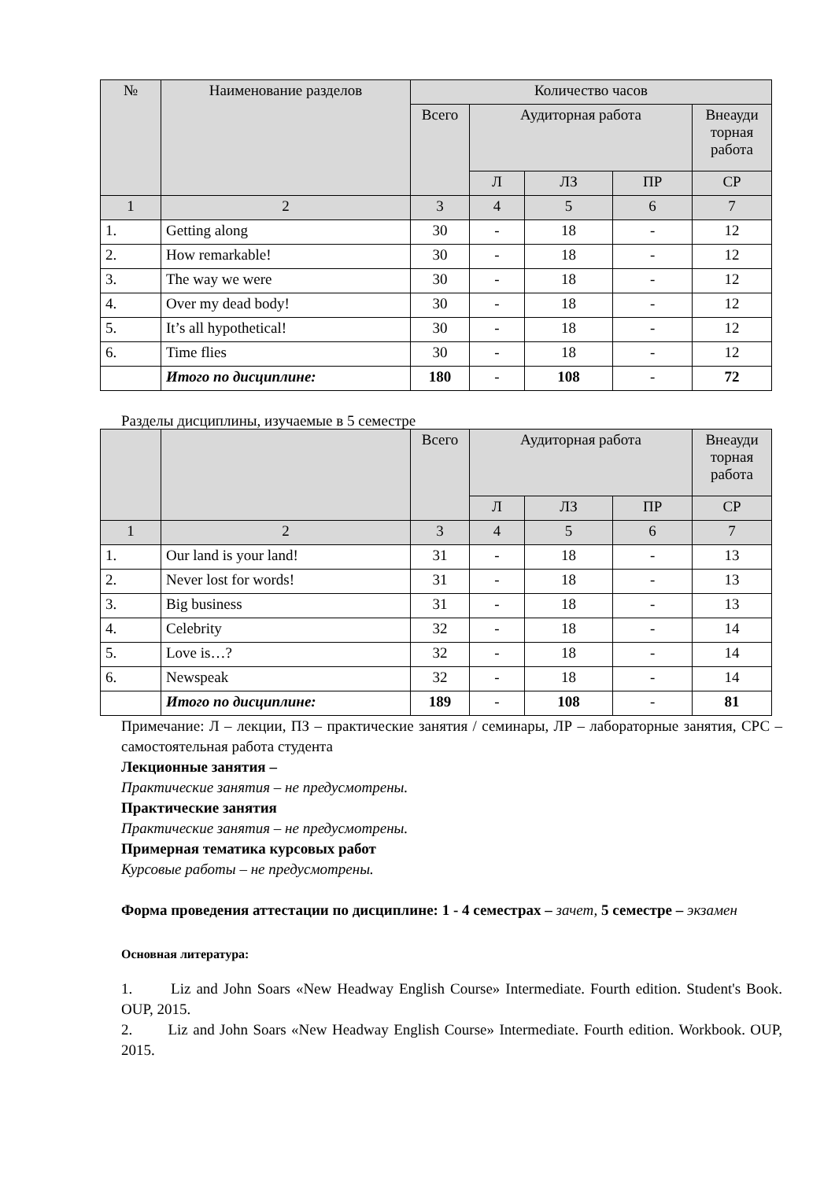| № | Наименование разделов | Количество часов | | | | |
| --- | --- | --- | --- | --- | --- | --- |
| | | Всего | Аудиторная работа | | | Внеауди торная работа |
| | | | Л | ЛЗ | ПР | СР |
| 1 | 2 | 3 | 4 | 5 | 6 | 7 |
| 1. | Getting along | 30 | - | 18 | - | 12 |
| 2. | How remarkable! | 30 | - | 18 | - | 12 |
| 3. | The way we were | 30 | - | 18 | - | 12 |
| 4. | Over my dead body! | 30 | - | 18 | - | 12 |
| 5. | It’s all hypothetical! | 30 | - | 18 | - | 12 |
| 6. | Time flies | 30 | - | 18 | - | 12 |
| | Итого по дисциплине: | 180 | - | 108 | - | 72 |
Разделы дисциплины, изучаемые в 5 семестре
| | | Всего | Аудиторная работа | | | Внеауди торная работа |
| --- | --- | --- | --- | --- | --- | --- |
| | | | Л | ЛЗ | ПР | СР |
| 1 | 2 | 3 | 4 | 5 | 6 | 7 |
| 1. | Our land is your land! | 31 | - | 18 | - | 13 |
| 2. | Never lost for words! | 31 | - | 18 | - | 13 |
| 3. | Big business | 31 | - | 18 | - | 13 |
| 4. | Celebrity | 32 | - | 18 | - | 14 |
| 5. | Love is…? | 32 | - | 18 | - | 14 |
| 6. | Newspeak | 32 | - | 18 | - | 14 |
| | Итого по дисциплине: | 189 | - | 108 | - | 81 |
Примечание: Л – лекции, ПЗ – практические занятия / семинары, ЛР – лабораторные занятия, СРС – самостоятельная работа студента
Лекционные занятия –
Практические занятия – не предусмотрены.
Практические занятия
Практические занятия – не предусмотрены.
Примерная тематика курсовых работ
Курсовые работы – не предусмотрены.
Форма проведения аттестации по дисциплине: 1 - 4 семестрах – зачет, 5 семестре – экзамен
Основная литература:
1. Liz and John Soars «New Headway English Course» Intermediate. Fourth edition. Student's Book. OUP, 2015.
2. Liz and John Soars «New Headway English Course» Intermediate. Fourth edition. Workbook. OUP, 2015.